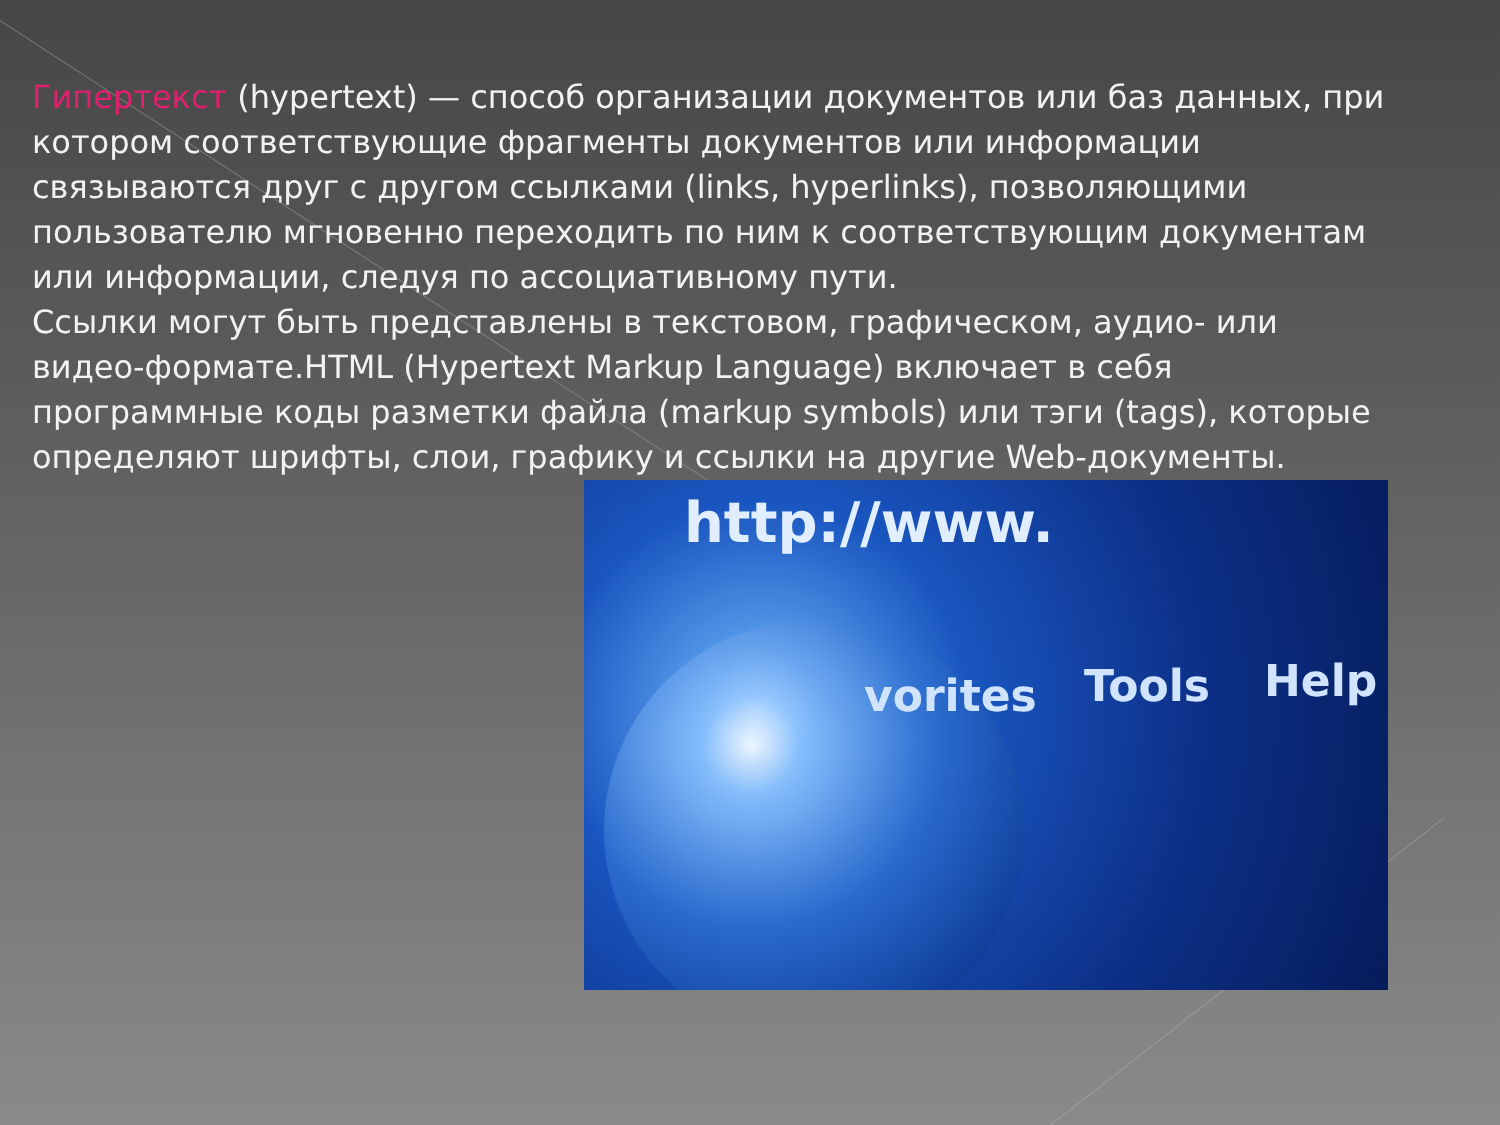Гипертекст (hypertext) — способ организации документов или баз данных, при котором соответствующие фрагменты документов или информации связываются друг с другом ссылками (links, hyperlinks), позволяющими пользователю мгновенно переходить по ним к соответствующим документам или информации, следуя по ассоциативному пути.
Ссылки могут быть представлены в текстовом, графическом, аудио- или видео-формате.HTML (Hypertext Markup Language) включает в себя программные коды разметки файла (markup symbols) или тэги (tags), которые определяют шрифты, слои, графику и ссылки на другие Web-документы.
http://www.
Tools Help
vorites